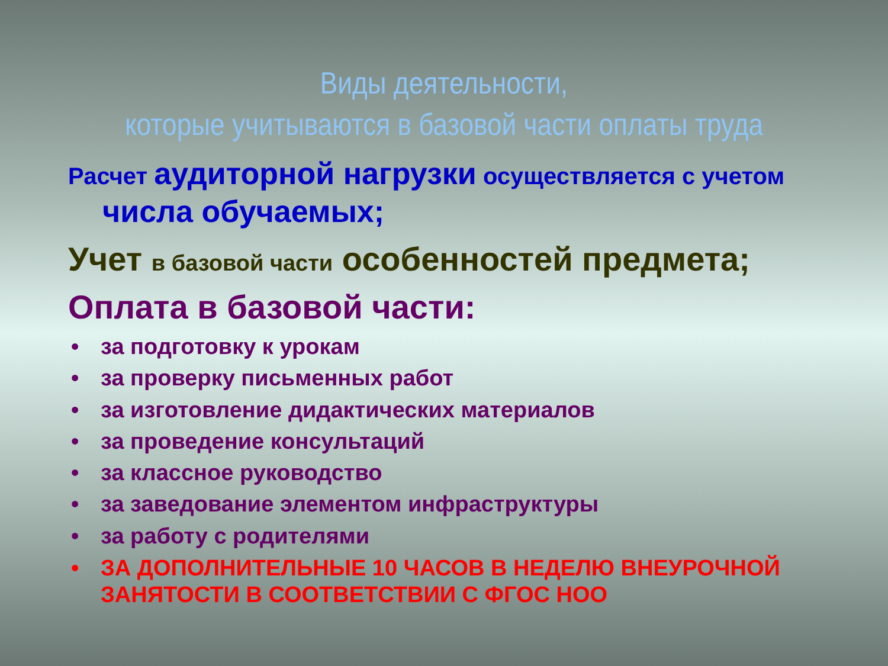Виды деятельности,
которые учитываются в базовой части оплаты труда
Расчет аудиторной нагрузки осуществляется с учетом числа обучаемых;
Учет в базовой части особенностей предмета;
Оплата в базовой части:
• за подготовку к урокам
• за проверку письменных работ
• за изготовление дидактических материалов
• за проведение консультаций
• за классное руководство
• за заведование элементом инфраструктуры
• за работу с родителями
• ЗА ДОПОЛНИТЕЛЬНЫЕ 10 ЧАСОВ В НЕДЕЛЮ ВНЕУРОЧНОЙ ЗАНЯТОСТИ В СООТВЕТСТВИИ С ФГОС НОО